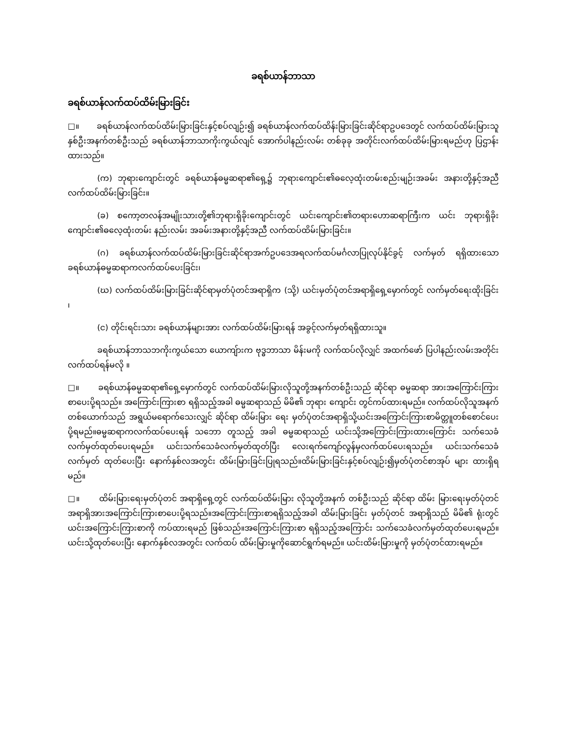ခရစ်ယာန်ဘာသာ
ခရစ်ယာန်လက်ထပ်ထိမ်းမြားခြင်း
□။ ခရစ်ယာန်လက်ထပ်ထိမ်းမြားခြင်းနှင့်စပ်လျဉ်း၍ ခရစ်ယာန်လက်ထပ်ထိန်းမြားခြင်းဆိုင်ရာဥပဒေတွင် လက်ထပ်ထိမ်းမြားသူနှစ်ဦးအနက်တစ်ဦးသည် ခရစ်ယာန်ဘာသာကိုးကွယ်လျင် အောက်ပါနည်းလမ်း တစ်ခုခု အတိုင်းလက်ထပ်ထိမ်းမြားရမည်ဟု ပြဌာန်းထားသည်။
(က) ဘုရားကျောင်းတွင် ခရစ်ယာန်ဓမ္မဆရာ၏ရှေ့၌ ဘုရားကျောင်း၏ဓလေ့ထုံးတမ်းစည်းမျဉ်းအခမ်း အနားတို့နှင့်အညီ လက်ထပ်ထိမ်းမြားခြင်း။
(ခ) စကော့တလန်အမျိုးသားတို့၏ဘုရားရှိခိုးကျောင်းတွင် ယင်းကျောင်း၏တရားဟောဆရာကြီးက ယင်း ဘုရားရှိခိုးကျောင်း၏ဓလေ့ထုံးတမ်း နည်းလမ်း အခမ်းအနားတို့နှင့်အညီ လက်ထပ်ထိမ်းမြားခြင်း။
(ဂ) ခရစ်ယာန်လက်ထပ်ထိမ်းမြားခြင်းဆိုင်ရာအက်ဥပဒေအရလက်ထပ်မင်္ဂလာပြုလုပ်နိုင်ခွင့် လက်မှတ် ရရှိထားသောခရစ်ယာန်ဓမ္မဆရာကလက်ထပ်ပေးခြင်း၊
(ဃ) လက်ထပ်ထိမ်းမြားခြင်းဆိုင်ရာမှတ်ပုံတင်အရာရှိက (သို့) ယင်းမှတ်ပုံတင်အရာရှိရှေ့မှောက်တွင် လက်မှတ်ရေးထိုးခြင်း ၊
(င) တိုင်းရင်းသား ခရစ်ယာန်များအား လက်ထပ်ထိမ်းမြားရန် အခွင့်လက်မှတ်ရရှိထားသူ။
ခရစ်ယာန်ဘာသဘကိုးကွယ်သော ယောကျ်ားက ဗုဒ္ဓဘာသာ မိန်းမကို လက်ထပ်လိုလျှင် အထက်ဖော် ပြပါနည်းလမ်းအတိုင်း လက်ထပ်ရန်မလို ။
□။ ခရစ်ယာန်ဓမ္မဆရာ၏ရှေ့မှောက်တွင် လက်ထပ်ထိမ်းမြားလိုသူတို့အနက်တစ်ဦးသည် ဆိုင်ရာ ဓမ္မဆရာ အားအကြောင်းကြားစာပေးပို့ရသည်။ အကြောင်းကြားစာ ရရှိသည့်အခါ ဓမ္မဆရာသည် မိမိ၏ ဘုရား ကျောင်း တွင်ကပ်ထားရမည်။ လက်ထပ်လိုသူအနက် တစ်ယောက်သည် အရွယ်မရောက်သေးလျှင် ဆိုင်ရာ ထိမ်းမြား ရေး မှတ်ပုံတင်အရာရှိသို့ယင်းအကြောင်းကြားစာမိတ္တူတစ်စောင်ပေးပို့ရမည်။ဓမ္မဆရာကလက်ထပ်ပေးရန် သဘော တူသည့် အခါ ဓမ္မဆရာသည် ယင်းသို့အကြောင်းကြားထားကြောင်း သက်သေခံ လက်မှတ်ထုတ်ပေးရမည်။ ယင်းသက်သေခံလက်မှတ်ထုတ်ပြီး လေးရက်ကျော်လွန်မှလက်ထပ်ပေးရသည်။ ယင်းသက်သေခံ လက်မှတ် ထုတ်ပေးပြီး နောက်နှစ်လအတွင်း ထိမ်းမြားခြင်းပြုရသည်။ထိမ်းမြားခြင်းနှင့်စပ်လျဉ်း၍မှတ်ပုံတင်စာအုပ် များ ထားရှိရမည်။
□။ ထိမ်းမြားရေးမှတ်ပုံတင် အရာရှိရှေ့တွင် လက်ထပ်ထိမ်းမြား လိုသူတို့အနက် တစ်ဦးသည် ဆိုင်ရာ ထိမ်း မြားရေးမှတ်ပုံတင်အရာရှိအားအကြောင်းကြားစာပေးပို့ရသည်။အကြောင်းကြားစာရရှိသည့်အခါ ထိမ်းမြားခြင်း မှတ်ပုံတင် အရာရှိသည် မိမိ၏ ရုံးတွင် ယင်းအကြောင်းကြားစာကို ကပ်ထားရမည် ဖြစ်သည်။အကြောင်းကြားစာ ရရှိသည့်အကြောင်း သက်သေခံလက်မှတ်ထုတ်ပေးရမည်။ယင်းသို့ထုတ်ပေးပြီး နောက်နှစ်လအတွင်း လက်ထပ် ထိမ်းမြားမှုကိုဆောင်ရွက်ရမည်။ ယင်းထိမ်းမြားမှုကို မှတ်ပုံတင်ထားရမည်။